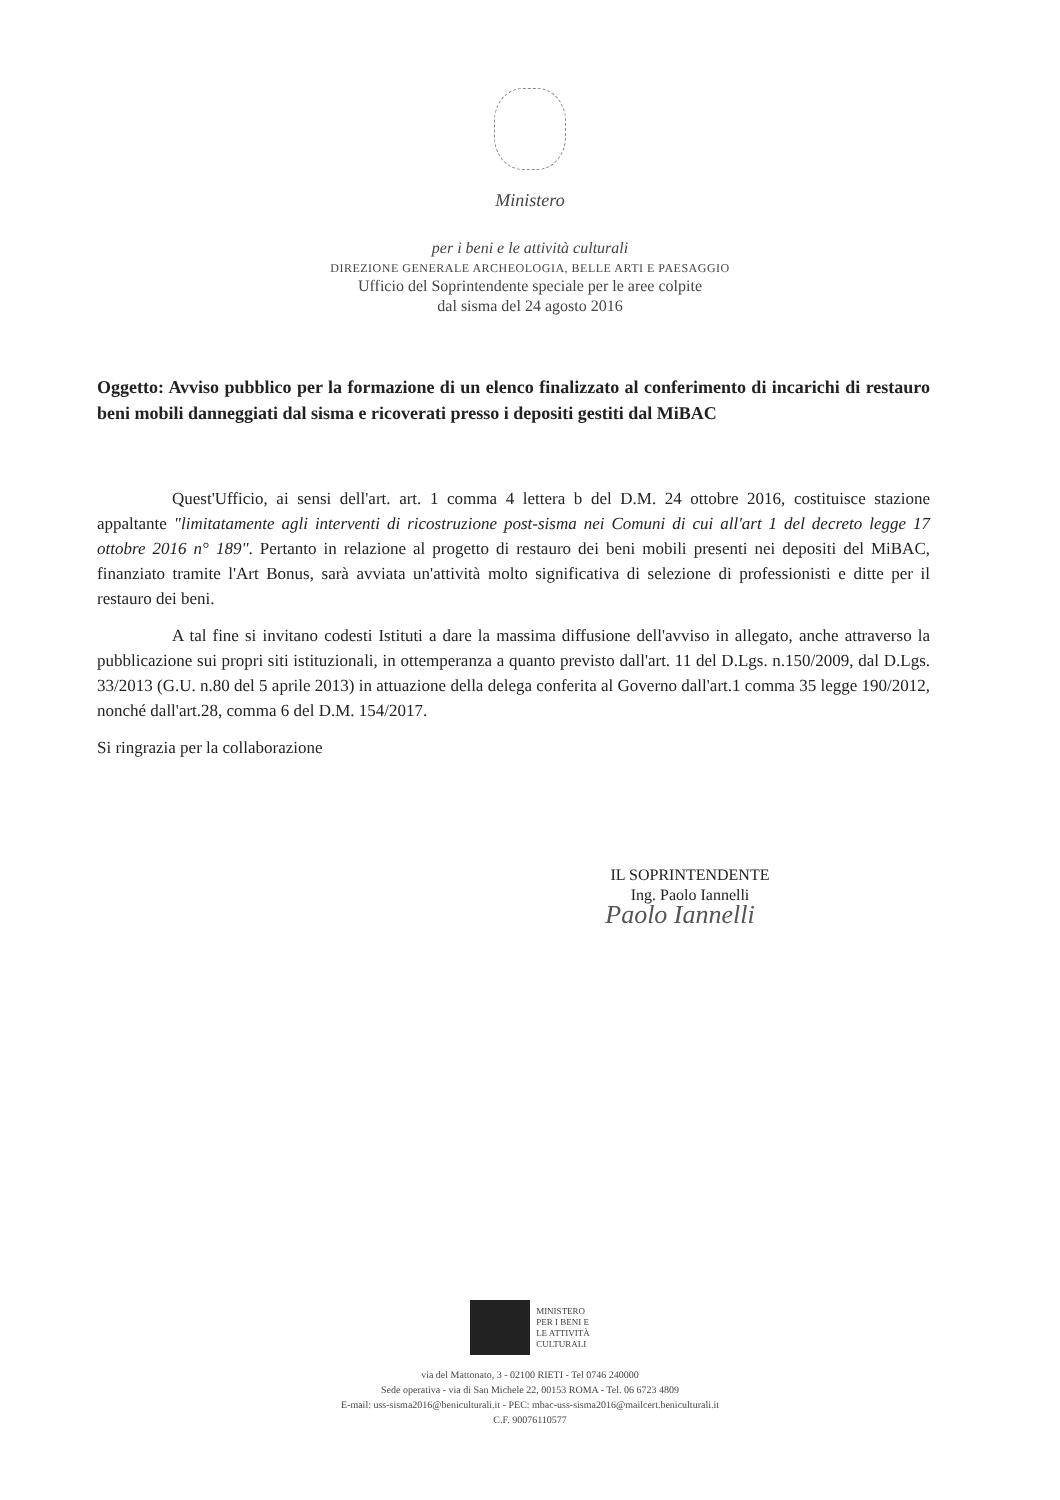Ministero
per i beni e le attività culturali
DIREZIONE GENERALE ARCHEOLOGIA, BELLE ARTI E PAESAGGIO
Ufficio del Soprintendente speciale per le aree colpite
dal sisma del 24 agosto 2016
Oggetto: Avviso pubblico per la formazione di un elenco finalizzato al conferimento di incarichi di restauro beni mobili danneggiati dal sisma e ricoverati presso i depositi gestiti dal MiBAC
Quest'Ufficio, ai sensi dell'art. art. 1 comma 4 lettera b del D.M. 24 ottobre 2016, costituisce stazione appaltante "limitatamente agli interventi di ricostruzione post-sisma nei Comuni di cui all'art 1 del decreto legge 17 ottobre 2016 n° 189". Pertanto in relazione al progetto di restauro dei beni mobili presenti nei depositi del MiBAC, finanziato tramite l'Art Bonus, sarà avviata un'attività molto significativa di selezione di professionisti e ditte per il restauro dei beni.
A tal fine si invitano codesti Istituti a dare la massima diffusione dell'avviso in allegato, anche attraverso la pubblicazione sui propri siti istituzionali, in ottemperanza a quanto previsto dall'art. 11 del D.Lgs. n.150/2009, dal D.Lgs. 33/2013 (G.U. n.80 del 5 aprile 2013) in attuazione della delega conferita al Governo dall'art.1 comma 35 legge 190/2012, nonché dall'art.28, comma 6 del D.M. 154/2017.
Si ringrazia per la collaborazione
IL SOPRINTENDENTE
Ing. Paolo Iannelli
Paolo Iannelli
MINISTERO
PER I BENI E
LE ATTIVITÀ
CULTURALI
via del Mattonato, 3 - 02100 RIETI - Tel 0746 240000
Sede operativa - via di San Michele 22, 00153 ROMA - Tel. 06 6723 4809
E-mail: uss-sisma2016@beniculturali.it - PEC: mbac-uss-sisma2016@mailcert.beniculturali.it
C.F. 90076110577